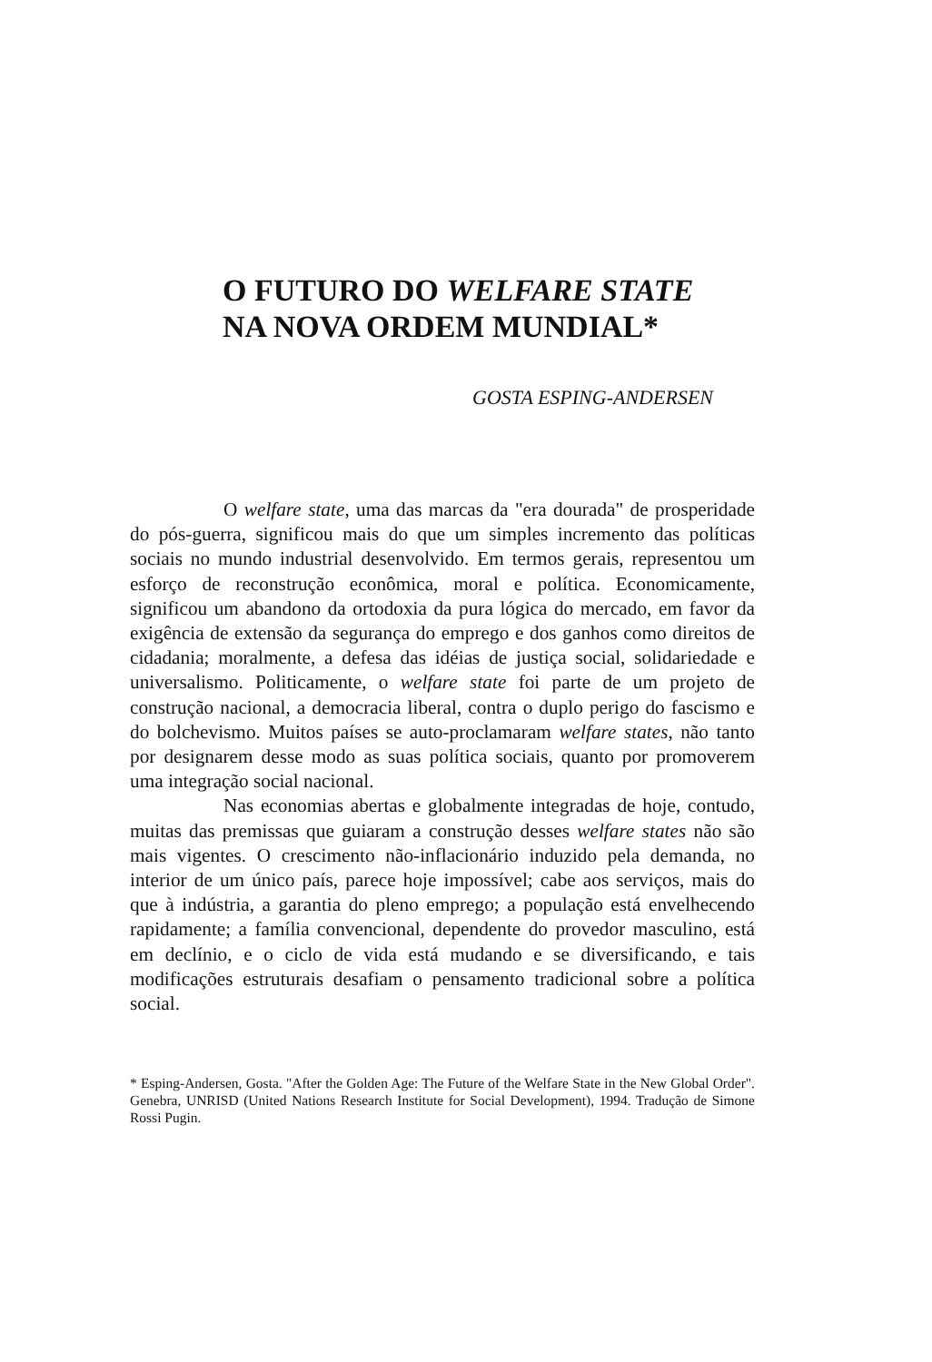O FUTURO DO WELFARE STATE
NA NOVA ORDEM MUNDIAL*
GOSTA ESPING-ANDERSEN
O welfare state, uma das marcas da "era dourada" de prosperidade do pós-guerra, significou mais do que um simples incremento das políticas sociais no mundo industrial desenvolvido. Em termos gerais, representou um esforço de reconstrução econômica, moral e política. Economicamente, significou um abandono da ortodoxia da pura lógica do mercado, em favor da exigência de extensão da segurança do emprego e dos ganhos como direitos de cidadania; moralmente, a defesa das idéias de justiça social, solidariedade e universalismo. Politicamente, o welfare state foi parte de um projeto de construção nacional, a democracia liberal, contra o duplo perigo do fascismo e do bolchevismo. Muitos países se auto-proclamaram welfare states, não tanto por designarem desse modo as suas política sociais, quanto por promoverem uma integração social nacional.
Nas economias abertas e globalmente integradas de hoje, contudo, muitas das premissas que guiaram a construção desses welfare states não são mais vigentes. O crescimento não-inflacionário induzido pela demanda, no interior de um único país, parece hoje impossível; cabe aos serviços, mais do que à indústria, a garantia do pleno emprego; a população está envelhecendo rapidamente; a família convencional, dependente do provedor masculino, está em declínio, e o ciclo de vida está mudando e se diversificando, e tais modificações estruturais desafiam o pensamento tradicional sobre a política social.
* Esping-Andersen, Gosta. "After the Golden Age: The Future of the Welfare State in the New Global Order". Genebra, UNRISD (United Nations Research Institute for Social Development), 1994. Tradução de Simone Rossi Pugin.